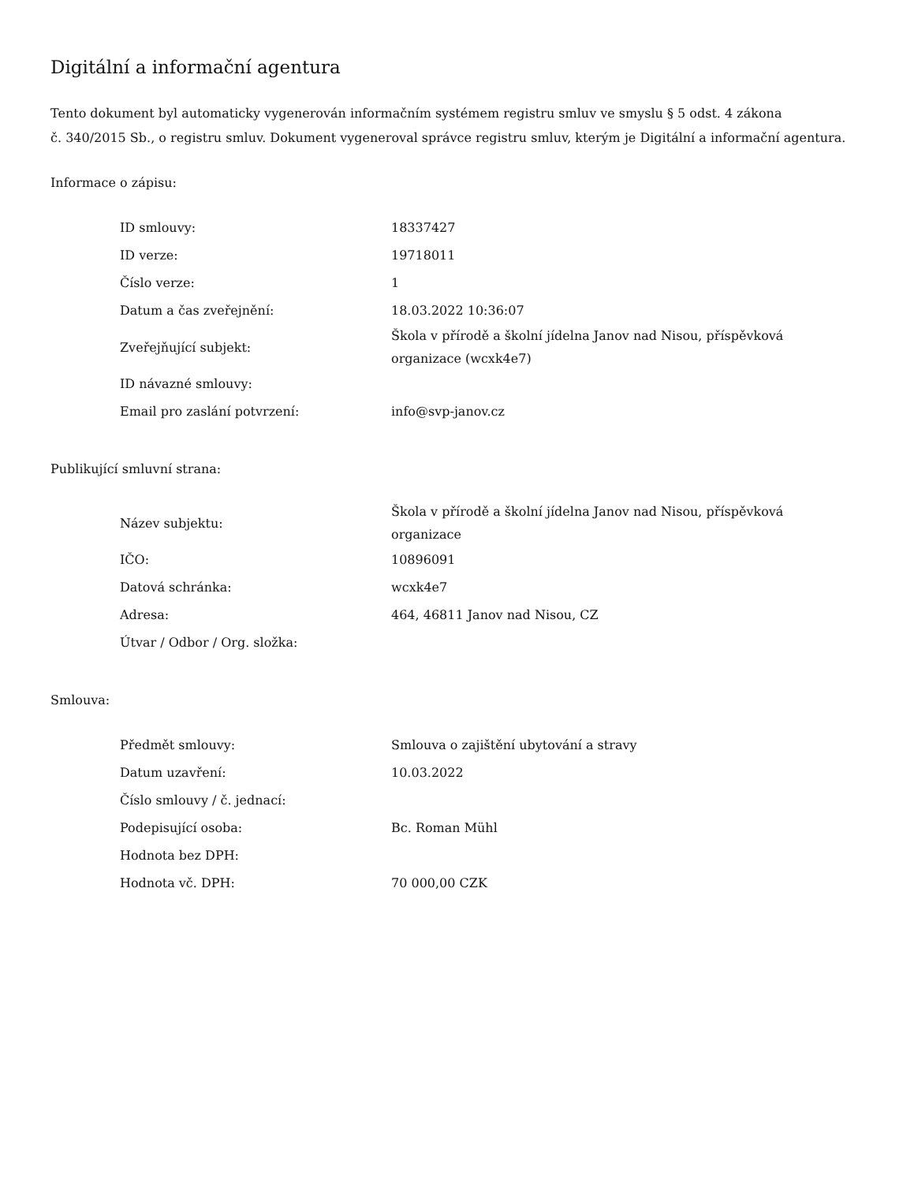Digitální a informační agentura
Tento dokument byl automaticky vygenerován informačním systémem registru smluv ve smyslu § 5 odst. 4 zákona
č. 340/2015 Sb., o registru smluv. Dokument vygeneroval správce registru smluv, kterým je Digitální a informační agentura.
Informace o zápisu:
| ID smlouvy: | 18337427 |
| ID verze: | 19718011 |
| Číslo verze: | 1 |
| Datum a čas zveřejnění: | 18.03.2022 10:36:07 |
| Zveřejňující subjekt: | Škola v přírodě a školní jídelna Janov nad Nisou, příspěvková organizace (wcxk4e7) |
| ID návazné smlouvy: | |
| Email pro zaslání potvrzení: | info@svp-janov.cz |
Publikující smluvní strana:
| Název subjektu: | Škola v přírodě a školní jídelna Janov nad Nisou, příspěvková organizace |
| IČO: | 10896091 |
| Datová schránka: | wcxk4e7 |
| Adresa: | 464, 46811 Janov nad Nisou, CZ |
| Útvar / Odbor / Org. složka: | |
Smlouva:
| Předmět smlouvy: | Smlouva o zajištění ubytování a stravy |
| Datum uzavření: | 10.03.2022 |
| Číslo smlouvy / č. jednací: | |
| Podepisující osoba: | Bc. Roman Mühl |
| Hodnota bez DPH: | |
| Hodnota vč. DPH: | 70 000,00 CZK |